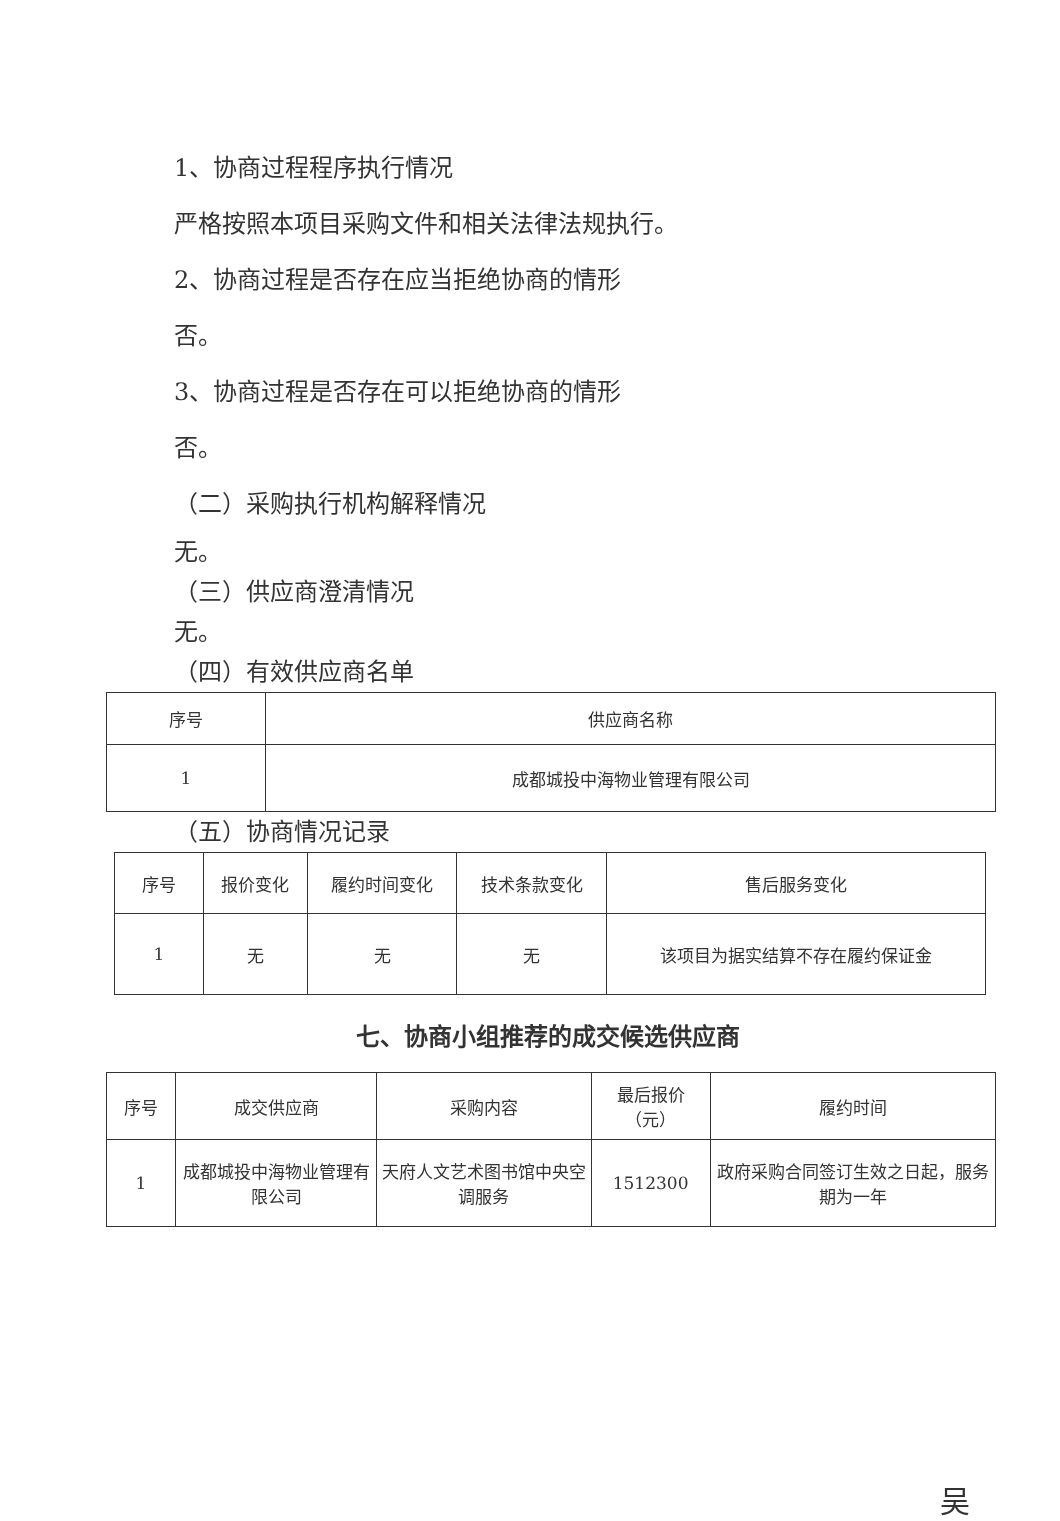1、协商过程程序执行情况
严格按照本项目采购文件和相关法律法规执行。
2、协商过程是否存在应当拒绝协商的情形
否。
3、协商过程是否存在可以拒绝协商的情形
否。
（二）采购执行机构解释情况
无。
（三）供应商澄清情况
无。
（四）有效供应商名单
| 序号 | 供应商名称 |
| --- | --- |
| 1 | 成都城投中海物业管理有限公司 |
（五）协商情况记录
| 序号 | 报价变化 | 履约时间变化 | 技术条款变化 | 售后服务变化 |
| --- | --- | --- | --- | --- |
| 1 | 无 | 无 | 无 | 该项目为据实结算不存在履约保证金 |
七、协商小组推荐的成交候选供应商
| 序号 | 成交供应商 | 采购内容 | 最后报价（元） | 履约时间 |
| --- | --- | --- | --- | --- |
| 1 | 成都城投中海物业管理有限公司 | 天府人文艺术图书馆中央空调服务 | 1512300 | 政府采购合同签订生效之日起，服务期为一年 |
吴